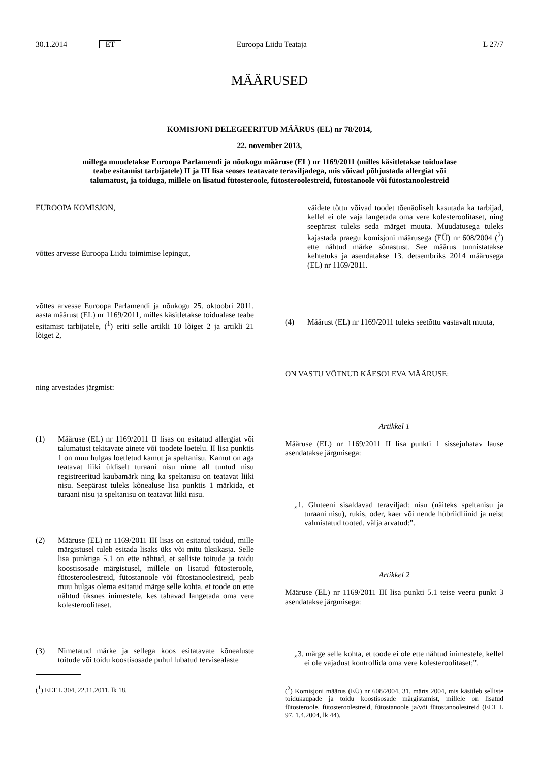30.1.2014 ET Euroopa Liidu Teataja L 27/7
MÄÄRUSED
KOMISJONI DELEGEERITUD MÄÄRUS (EL) nr 78/2014,
22. november 2013,
millega muudetakse Euroopa Parlamendi ja nõukogu määruse (EL) nr 1169/2011 (milles käsitletakse toidualase teabe esitamist tarbijatele) II ja III lisa seoses teatavate teraviljadega, mis võivad põhjustada allergiat või talumatust, ja toiduga, millele on lisatud fütosteroole, fütosteroolestreid, fütostanoole või fütostanoolestreid
EUROOPA KOMISJON,
võttes arvesse Euroopa Liidu toimimise lepingut,
võttes arvesse Euroopa Parlamendi ja nõukogu 25. oktoobri 2011. aasta määrust (EL) nr 1169/2011, milles käsitletakse toidualase teabe esitamist tarbijatele, (<sup>1</sup>) eriti selle artikli 10 lõiget 2 ja artikli 21 lõiget 2,
ning arvestades järgmist:
(1) Määruse (EL) nr 1169/2011 II lisas on esitatud allergiat või talumatust tekitavate ainete või toodete loetelu. II lisa punktis 1 on muu hulgas loetletud kamut ja speltanisu. Kamut on aga teatavat liiki üldiselt turaani nisu nime all tuntud nisu registreeritud kaubamärk ning ka speltanisu on teatavat liiki nisu. Seepärast tuleks kõnealuse lisa punktis 1 märkida, et turaani nisu ja speltanisu on teatavat liiki nisu.
(2) Määruse (EL) nr 1169/2011 III lisas on esitatud toidud, mille märgistusel tuleb esitada lisaks üks või mitu üksikasja. Selle lisa punktiga 5.1 on ette nähtud, et selliste toitude ja toidu koostisosade märgistusel, millele on lisatud fütosteroole, fütosteroolestreid, fütostanoole või fütostanoolestreid, peab muu hulgas olema esitatud märge selle kohta, et toode on ette nähtud üksnes inimestele, kes tahavad langetada oma vere kolesteroolitaset.
(3) Nimetatud märke ja sellega koos esitatavate kõnealuste toitude või toidu koostisosade puhul lubatud tervisealaste
(<sup>1</sup>) ELT L 304, 22.11.2011, lk 18.
väidete tõttu võivad toodet tõenäoliselt kasutada ka tarbijad, kellel ei ole vaja langetada oma vere kolesteroolitaset, ning seepärast tuleks seda märget muuta. Muudatusega tuleks kajastada praegu komisjoni määrusega (EÜ) nr 608/2004 (<sup>2</sup>) ette nähtud märke sõnastust. See määrus tunnistatakse kehtetuks ja asendatakse 13. detsembriks 2014 määrusega (EL) nr 1169/2011.
(4) Määrust (EL) nr 1169/2011 tuleks seetõttu vastavalt muuta,
ON VASTU VÕTNUD KÄESOLEVA MÄÄRUSE:
Artikkel 1
Määruse (EL) nr 1169/2011 II lisa punkti 1 sissejuhatav lause asendatakse järgmisega:
„1. Gluteeni sisaldavad teraviljad: nisu (näiteks speltanisu ja turaani nisu), rukis, oder, kaer või nende hübriidliinid ja neist valmistatud tooted, välja arvatud:”.
Artikkel 2
Määruse (EL) nr 1169/2011 III lisa punkti 5.1 teise veeru punkt 3 asendatakse järgmisega:
„3. märge selle kohta, et toode ei ole ette nähtud inimestele, kellel ei ole vajadust kontrollida oma vere kolesteroolitaset;”.
(<sup>2</sup>) Komisjoni määrus (EÜ) nr 608/2004, 31. märts 2004, mis käsitleb selliste toidukaupade ja toidu koostisosade märgistamist, millele on lisatud fütosteroole, fütosteroolestreid, fütostanoole ja/või fütostanoolestreid (ELT L 97, 1.4.2004, lk 44).